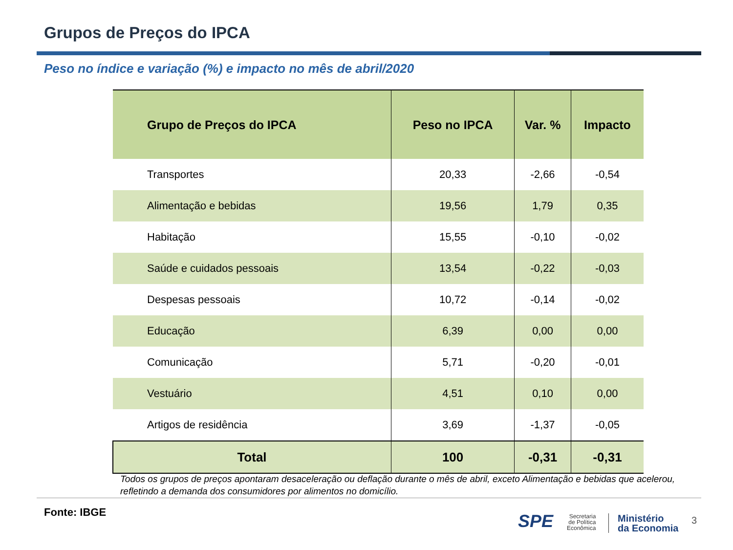Grupos de Preços do IPCA
Peso no índice e variação (%) e impacto no mês de abril/2020
| Grupo de Preços do IPCA | Peso no IPCA | Var. % | Impacto |
| --- | --- | --- | --- |
| Transportes | 20,33 | -2,66 | -0,54 |
| Alimentação e bebidas | 19,56 | 1,79 | 0,35 |
| Habitação | 15,55 | -0,10 | -0,02 |
| Saúde e cuidados pessoais | 13,54 | -0,22 | -0,03 |
| Despesas pessoais | 10,72 | -0,14 | -0,02 |
| Educação | 6,39 | 0,00 | 0,00 |
| Comunicação | 5,71 | -0,20 | -0,01 |
| Vestuário | 4,51 | 0,10 | 0,00 |
| Artigos de residência | 3,69 | -1,37 | -0,05 |
| Total | 100 | -0,31 | -0,31 |
Todos os grupos de preços apontaram desaceleração ou deflação durante o mês de abril, exceto Alimentação e bebidas que acelerou, refletindo a demanda dos consumidores por alimentos no domicílio.
Fonte: IBGE SPE
Secretaria
de Política
Econômica
Ministério
da Economia
3